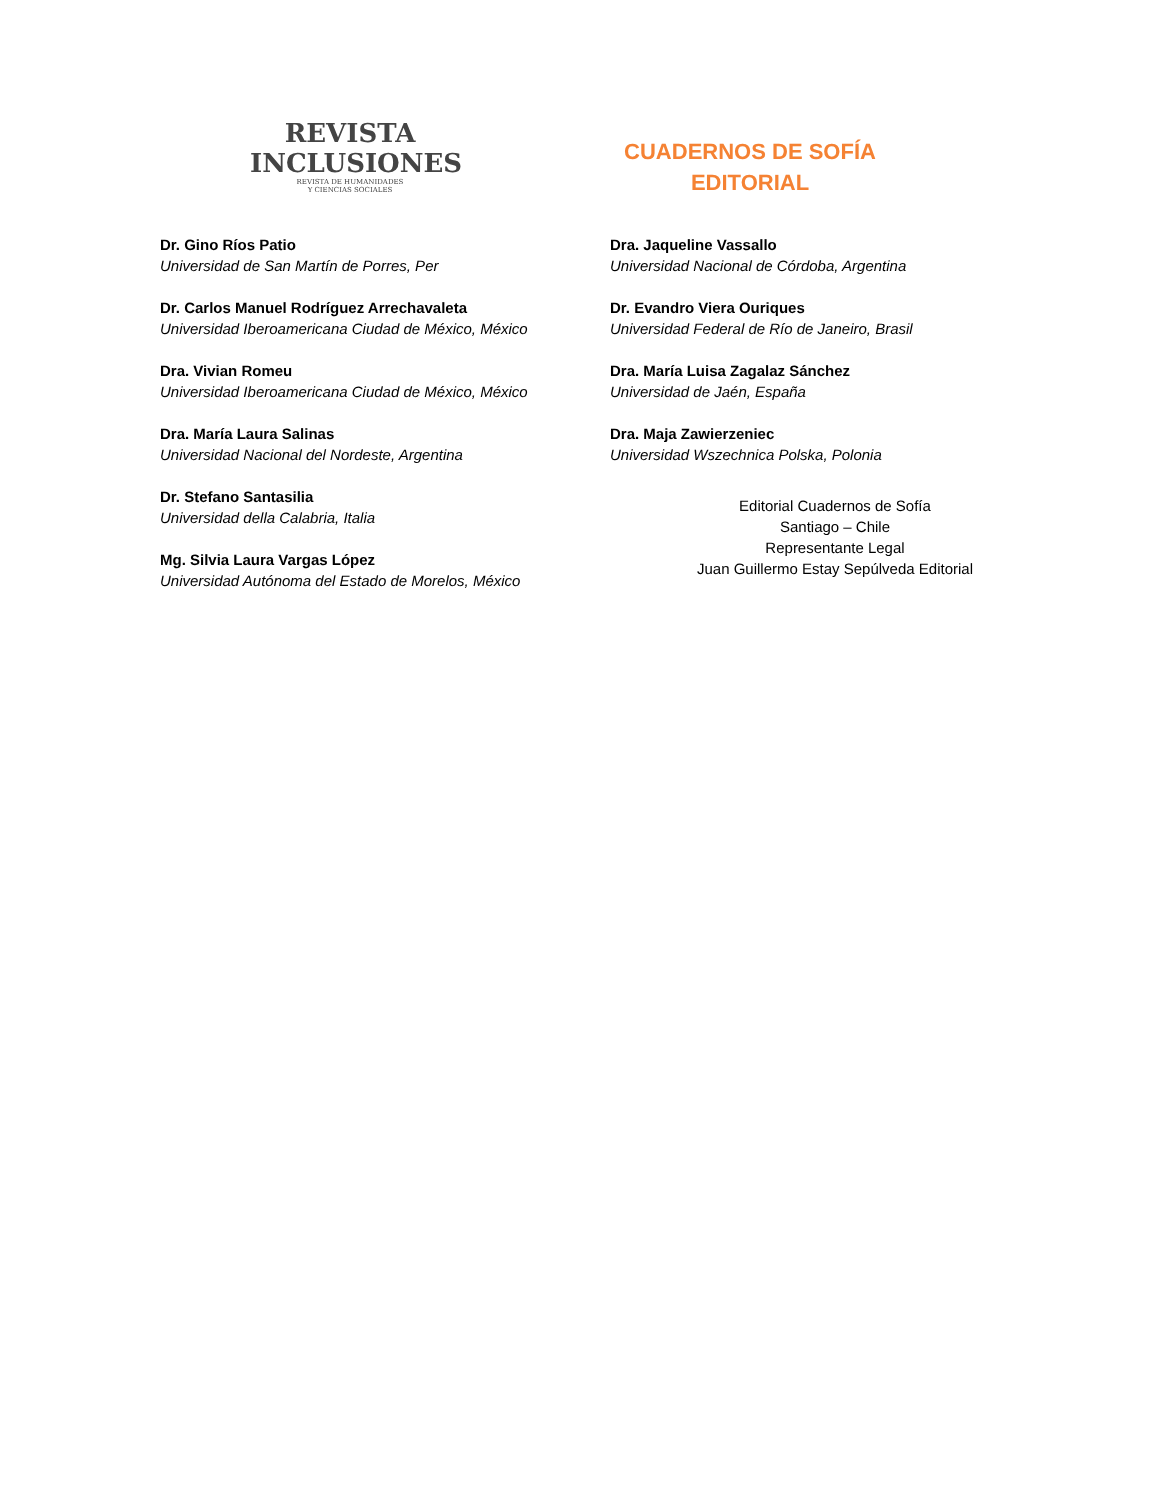REVISTA
INCLUSIONES
REVISTA DE HUMANIDADES
Y CIENCIAS SOCIALES
CUADERNOS DE SOFÍA
EDITORIAL
Dr. Gino Ríos Patio
Universidad de San Martín de Porres, Per
Dr. Carlos Manuel Rodríguez Arrechavaleta
Universidad Iberoamericana Ciudad de México, México
Dra. Vivian Romeu
Universidad Iberoamericana Ciudad de México, México
Dra. María Laura Salinas
Universidad Nacional del Nordeste, Argentina
Dr. Stefano Santasilia
Universidad della Calabria, Italia
Mg. Silvia Laura Vargas López
Universidad Autónoma del Estado de Morelos, México
Dra. Jaqueline Vassallo
Universidad Nacional de Córdoba, Argentina
Dr. Evandro Viera Ouriques
Universidad Federal de Río de Janeiro, Brasil
Dra. María Luisa Zagalaz Sánchez
Universidad de Jaén, España
Dra. Maja Zawierzeniec
Universidad Wszechnica Polska, Polonia
Editorial Cuadernos de Sofía
Santiago – Chile
Representante Legal
Juan Guillermo Estay Sepúlveda Editorial